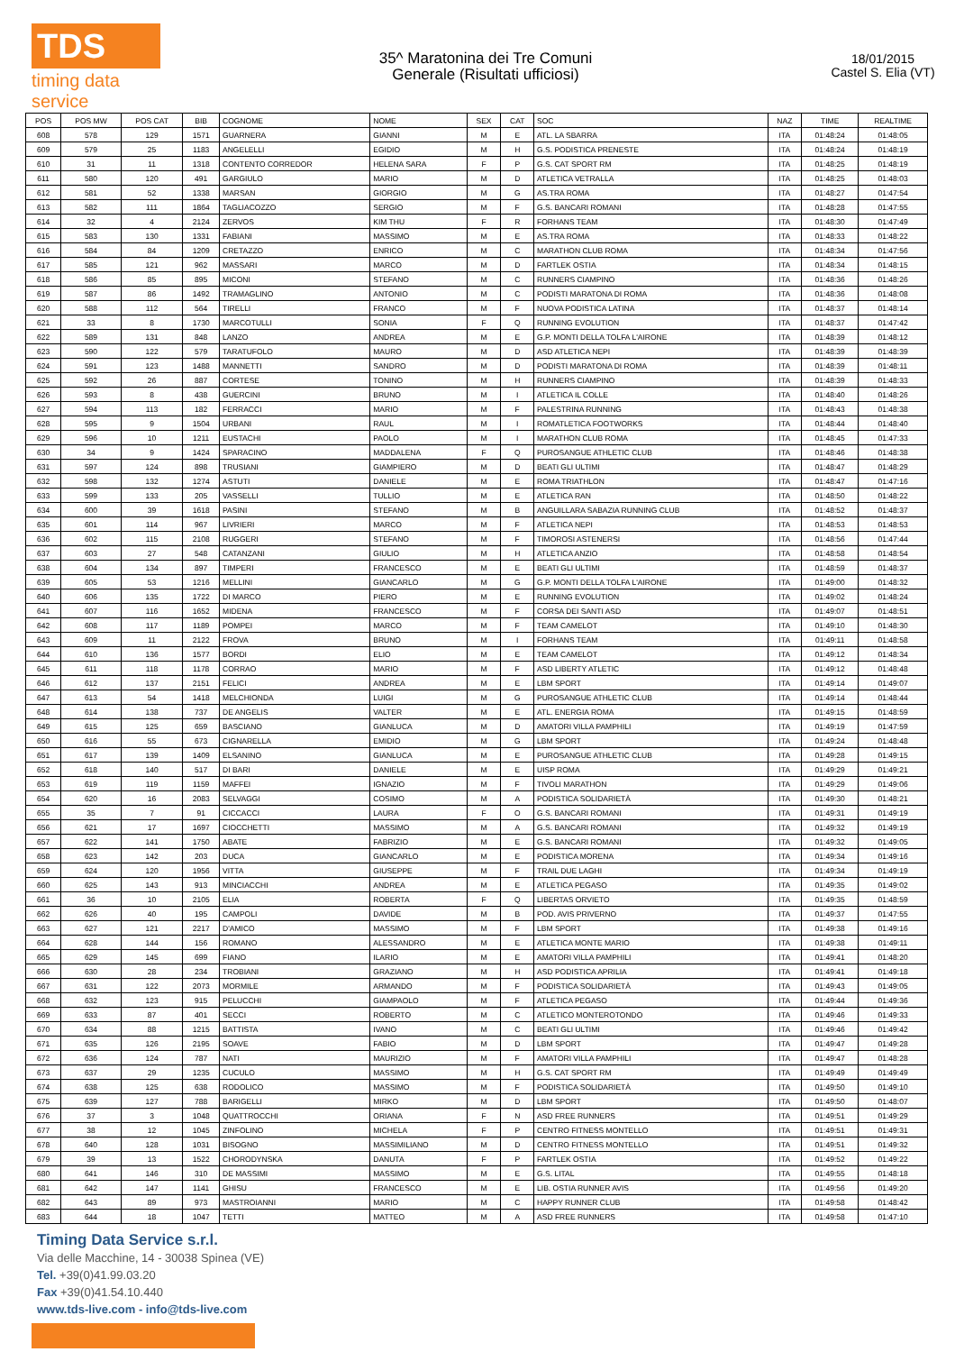TDS
timing data service
35^ Maratonina dei Tre Comuni
Generale (Risultati ufficiosi)
18/01/2015
Castel S. Elia (VT)
| POS | POS MW | POS CAT | BIB | COGNOME | NOME | SEX | CAT | SOC | NAZ | TIME | REALTIME |
| --- | --- | --- | --- | --- | --- | --- | --- | --- | --- | --- | --- |
| 608 | 578 | 129 | 1571 | GUARNERA | GIANNI | M | E | ATL. LA SBARRA | ITA | 01:48:24 | 01:48:05 |
| 609 | 579 | 25 | 1183 | ANGELELLI | EGIDIO | M | H | G.S. PODISTICA PRENESTE | ITA | 01:48:24 | 01:48:19 |
| 610 | 31 | 11 | 1318 | CONTENTO CORREDOR | HELENA SARA | F | P | G.S. CAT SPORT RM | ITA | 01:48:25 | 01:48:19 |
| 611 | 580 | 120 | 491 | GARGIULO | MARIO | M | D | ATLETICA VETRALLA | ITA | 01:48:25 | 01:48:03 |
| 612 | 581 | 52 | 1338 | MARSAN | GIORGIO | M | G | AS.TRA ROMA | ITA | 01:48:27 | 01:47:54 |
| 613 | 582 | 111 | 1864 | TAGLIACOZZO | SERGIO | M | F | G.S. BANCARI ROMANI | ITA | 01:48:28 | 01:47:55 |
| 614 | 32 | 4 | 2124 | ZERVOS | KIM THU | F | R | FORHANS TEAM | ITA | 01:48:30 | 01:47:49 |
| 615 | 583 | 130 | 1331 | FABIANI | MASSIMO | M | E | AS.TRA ROMA | ITA | 01:48:33 | 01:48:22 |
| 616 | 584 | 84 | 1209 | CRETAZZO | ENRICO | M | C | MARATHON CLUB ROMA | ITA | 01:48:34 | 01:47:56 |
| 617 | 585 | 121 | 962 | MASSARI | MARCO | M | D | FARTLEK OSTIA | ITA | 01:48:34 | 01:48:15 |
| 618 | 586 | 85 | 895 | MICONI | STEFANO | M | C | RUNNERS CIAMPINO | ITA | 01:48:36 | 01:48:26 |
| 619 | 587 | 86 | 1492 | TRAMAGLINO | ANTONIO | M | C | PODISTI MARATONA DI ROMA | ITA | 01:48:36 | 01:48:08 |
| 620 | 588 | 112 | 564 | TIRELLI | FRANCO | M | F | NUOVA PODISTICA LATINA | ITA | 01:48:37 | 01:48:14 |
| 621 | 33 | 8 | 1730 | MARCOTULLI | SONIA | F | Q | RUNNING EVOLUTION | ITA | 01:48:37 | 01:47:42 |
| 622 | 589 | 131 | 848 | LANZO | ANDREA | M | E | G.P. MONTI DELLA TOLFA L'AIRONE | ITA | 01:48:39 | 01:48:12 |
| 623 | 590 | 122 | 579 | TARATUFOLO | MAURO | M | D | ASD ATLETICA NEPI | ITA | 01:48:39 | 01:48:39 |
| 624 | 591 | 123 | 1488 | MANNETTI | SANDRO | M | D | PODISTI MARATONA DI ROMA | ITA | 01:48:39 | 01:48:11 |
| 625 | 592 | 26 | 887 | CORTESE | TONINO | M | H | RUNNERS CIAMPINO | ITA | 01:48:39 | 01:48:33 |
| 626 | 593 | 8 | 438 | GUERCINI | BRUNO | M | I | ATLETICA IL COLLE | ITA | 01:48:40 | 01:48:26 |
| 627 | 594 | 113 | 182 | FERRACCI | MARIO | M | F | PALESTRINA RUNNING | ITA | 01:48:43 | 01:48:38 |
| 628 | 595 | 9 | 1504 | URBANI | RAUL | M | I | ROMATLETICA FOOTWORKS | ITA | 01:48:44 | 01:48:40 |
| 629 | 596 | 10 | 1211 | EUSTACHI | PAOLO | M | I | MARATHON CLUB ROMA | ITA | 01:48:45 | 01:47:33 |
| 630 | 34 | 9 | 1424 | SPARACINO | MADDALENA | F | Q | PUROSANGUE ATHLETIC CLUB | ITA | 01:48:46 | 01:48:38 |
| 631 | 597 | 124 | 898 | TRUSIANI | GIAMPIERO | M | D | BEATI GLI ULTIMI | ITA | 01:48:47 | 01:48:29 |
| 632 | 598 | 132 | 1274 | ASTUTI | DANIELE | M | E | ROMA TRIATHLON | ITA | 01:48:47 | 01:47:16 |
| 633 | 599 | 133 | 205 | VASSELLI | TULLIO | M | E | ATLETICA RAN | ITA | 01:48:50 | 01:48:22 |
| 634 | 600 | 39 | 1618 | PASINI | STEFANO | M | B | ANGUILLARA SABAZIA RUNNING CLUB | ITA | 01:48:52 | 01:48:37 |
| 635 | 601 | 114 | 967 | LIVRIERI | MARCO | M | F | ATLETICA NEPI | ITA | 01:48:53 | 01:48:53 |
| 636 | 602 | 115 | 2108 | RUGGERI | STEFANO | M | F | TIMOROSI ASTENERSI | ITA | 01:48:56 | 01:47:44 |
| 637 | 603 | 27 | 548 | CATANZANI | GIULIO | M | H | ATLETICA ANZIO | ITA | 01:48:58 | 01:48:54 |
| 638 | 604 | 134 | 897 | TIMPERI | FRANCESCO | M | E | BEATI GLI ULTIMI | ITA | 01:48:59 | 01:48:37 |
| 639 | 605 | 53 | 1216 | MELLINI | GIANCARLO | M | G | G.P. MONTI DELLA TOLFA L'AIRONE | ITA | 01:49:00 | 01:48:32 |
| 640 | 606 | 135 | 1722 | DI MARCO | PIERO | M | E | RUNNING EVOLUTION | ITA | 01:49:02 | 01:48:24 |
| 641 | 607 | 116 | 1652 | MIDENA | FRANCESCO | M | F | CORSA DEI SANTI ASD | ITA | 01:49:07 | 01:48:51 |
| 642 | 608 | 117 | 1189 | POMPEI | MARCO | M | F | TEAM CAMELOT | ITA | 01:49:10 | 01:48:30 |
| 643 | 609 | 11 | 2122 | FROVA | BRUNO | M | I | FORHANS TEAM | ITA | 01:49:11 | 01:48:58 |
| 644 | 610 | 136 | 1577 | BORDI | ELIO | M | E | TEAM CAMELOT | ITA | 01:49:12 | 01:48:34 |
| 645 | 611 | 118 | 1178 | CORRAO | MARIO | M | F | ASD LIBERTY ATLETIC | ITA | 01:49:12 | 01:48:48 |
| 646 | 612 | 137 | 2151 | FELICI | ANDREA | M | E | LBM SPORT | ITA | 01:49:14 | 01:49:07 |
| 647 | 613 | 54 | 1418 | MELCHIONDA | LUIGI | M | G | PUROSANGUE ATHLETIC CLUB | ITA | 01:49:14 | 01:48:44 |
| 648 | 614 | 138 | 737 | DE ANGELIS | VALTER | M | E | ATL. ENERGIA ROMA | ITA | 01:49:15 | 01:48:59 |
| 649 | 615 | 125 | 659 | BASCIANO | GIANLUCA | M | D | AMATORI VILLA PAMPHILI | ITA | 01:49:19 | 01:47:59 |
| 650 | 616 | 55 | 673 | CIGNARELLA | EMIDIO | M | G | LBM SPORT | ITA | 01:49:24 | 01:48:48 |
| 651 | 617 | 139 | 1409 | ELSANINO | GIANLUCA | M | E | PUROSANGUE ATHLETIC CLUB | ITA | 01:49:28 | 01:49:15 |
| 652 | 618 | 140 | 517 | DI BARI | DANIELE | M | E | UISP ROMA | ITA | 01:49:29 | 01:49:21 |
| 653 | 619 | 119 | 1159 | MAFFEI | IGNAZIO | M | F | TIVOLI MARATHON | ITA | 01:49:29 | 01:49:06 |
| 654 | 620 | 16 | 2083 | SELVAGGI | COSIMO | M | A | PODISTICA SOLIDARIETÀ | ITA | 01:49:30 | 01:48:21 |
| 655 | 35 | 7 | 91 | CICCACCI | LAURA | F | O | G.S. BANCARI ROMANI | ITA | 01:49:31 | 01:49:19 |
| 656 | 621 | 17 | 1697 | CIOCCHETTI | MASSIMO | M | A | G.S. BANCARI ROMANI | ITA | 01:49:32 | 01:49:19 |
| 657 | 622 | 141 | 1750 | ABATE | FABRIZIO | M | E | G.S. BANCARI ROMANI | ITA | 01:49:32 | 01:49:05 |
| 658 | 623 | 142 | 203 | DUCA | GIANCARLO | M | E | PODISTICA MORENA | ITA | 01:49:34 | 01:49:16 |
| 659 | 624 | 120 | 1956 | VITTA | GIUSEPPE | M | F | TRAIL DUE LAGHI | ITA | 01:49:34 | 01:49:19 |
| 660 | 625 | 143 | 913 | MINCIACCHI | ANDREA | M | E | ATLETICA PEGASO | ITA | 01:49:35 | 01:49:02 |
| 661 | 36 | 10 | 2105 | ELIA | ROBERTA | F | Q | LIBERTAS ORVIETO | ITA | 01:49:35 | 01:48:59 |
| 662 | 626 | 40 | 195 | CAMPOLI | DAVIDE | M | B | POD. AVIS PRIVERNO | ITA | 01:49:37 | 01:47:55 |
| 663 | 627 | 121 | 2217 | D'AMICO | MASSIMO | M | F | LBM SPORT | ITA | 01:49:38 | 01:49:16 |
| 664 | 628 | 144 | 156 | ROMANO | ALESSANDRO | M | E | ATLETICA MONTE MARIO | ITA | 01:49:38 | 01:49:11 |
| 665 | 629 | 145 | 699 | FIANO | ILARIO | M | E | AMATORI VILLA PAMPHILI | ITA | 01:49:41 | 01:48:20 |
| 666 | 630 | 28 | 234 | TROBIANI | GRAZIANO | M | H | ASD PODISTICA APRILIA | ITA | 01:49:41 | 01:49:18 |
| 667 | 631 | 122 | 2073 | MORMILE | ARMANDO | M | F | PODISTICA SOLIDARIETÀ | ITA | 01:49:43 | 01:49:05 |
| 668 | 632 | 123 | 915 | PELUCCHI | GIAMPAOLO | M | F | ATLETICA PEGASO | ITA | 01:49:44 | 01:49:36 |
| 669 | 633 | 87 | 401 | SECCI | ROBERTO | M | C | ATLETICO MONTEROTONDO | ITA | 01:49:46 | 01:49:33 |
| 670 | 634 | 88 | 1215 | BATTISTA | IVANO | M | C | BEATI GLI ULTIMI | ITA | 01:49:46 | 01:49:42 |
| 671 | 635 | 126 | 2195 | SOAVE | FABIO | M | D | LBM SPORT | ITA | 01:49:47 | 01:49:28 |
| 672 | 636 | 124 | 787 | NATI | MAURIZIO | M | F | AMATORI VILLA PAMPHILI | ITA | 01:49:47 | 01:48:28 |
| 673 | 637 | 29 | 1235 | CUCULO | MASSIMO | M | H | G.S. CAT SPORT RM | ITA | 01:49:49 | 01:49:49 |
| 674 | 638 | 125 | 638 | RODOLICO | MASSIMO | M | F | PODISTICA SOLIDARIETÀ | ITA | 01:49:50 | 01:49:10 |
| 675 | 639 | 127 | 788 | BARIGELLI | MIRKO | M | D | LBM SPORT | ITA | 01:49:50 | 01:48:07 |
| 676 | 37 | 3 | 1048 | QUATTROCCHI | ORIANA | F | N | ASD FREE RUNNERS | ITA | 01:49:51 | 01:49:29 |
| 677 | 38 | 12 | 1045 | ZINFOLINO | MICHELA | F | P | CENTRO FITNESS MONTELLO | ITA | 01:49:51 | 01:49:31 |
| 678 | 640 | 128 | 1031 | BISOGNO | MASSIMILIANO | M | D | CENTRO FITNESS MONTELLO | ITA | 01:49:51 | 01:49:32 |
| 679 | 39 | 13 | 1522 | CHORODYNSKA | DANUTA | F | P | FARTLEK OSTIA | ITA | 01:49:52 | 01:49:22 |
| 680 | 641 | 146 | 310 | DE MASSIMI | MASSIMO | M | E | G.S. LITAL | ITA | 01:49:55 | 01:48:18 |
| 681 | 642 | 147 | 1141 | GHISU | FRANCESCO | M | E | LIB. OSTIA RUNNER AVIS | ITA | 01:49:56 | 01:49:20 |
| 682 | 643 | 89 | 973 | MASTROIANNI | MARIO | M | C | HAPPY RUNNER CLUB | ITA | 01:49:58 | 01:48:42 |
| 683 | 644 | 18 | 1047 | TETTI | MATTEO | M | A | ASD FREE RUNNERS | ITA | 01:49:58 | 01:47:10 |
Timing Data Service s.r.l.
Via delle Macchine, 14 - 30038 Spinea (VE)
Tel. +39(0)41.99.03.20
Fax +39(0)41.54.10.440
www.tds-live.com - info@tds-live.com